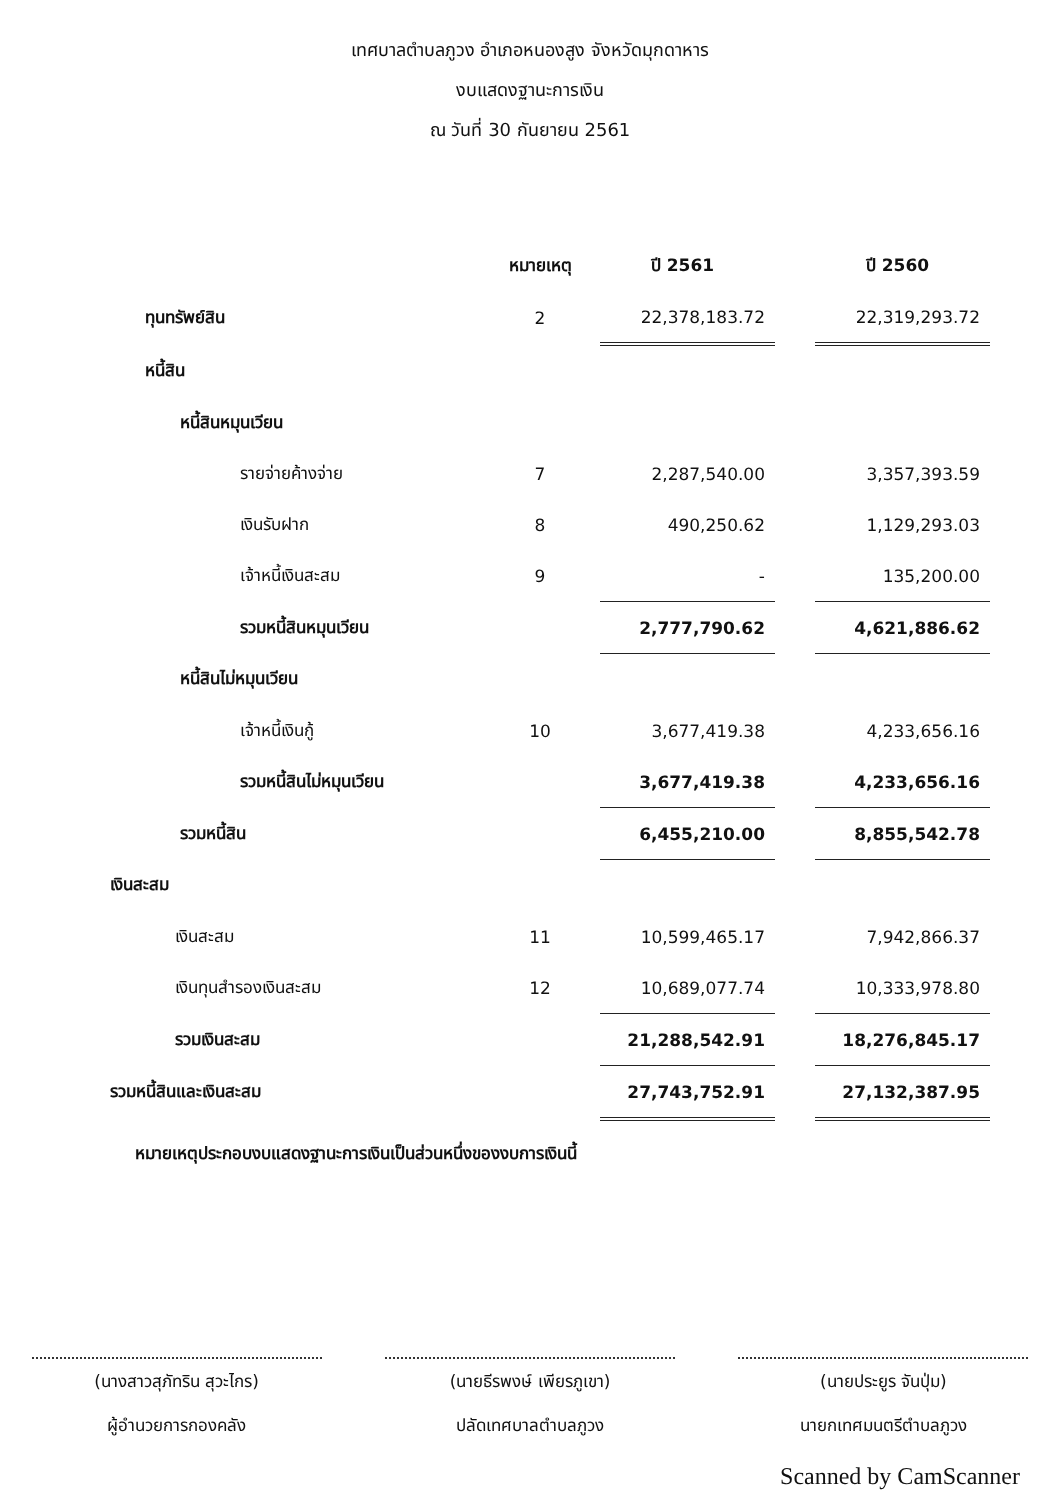เทศบาลตำบลภูวง อำเภอหนองสูง จังหวัดมุกดาหาร
งบแสดงฐานะการเงิน
ณ วันที่ 30 กันยายน 2561
| | หมายเหตุ | ปี 2561 | | ปี 2560 |
| --- | --- | --- | --- | --- |
| ทุนทรัพย์สิน | 2 | 22,378,183.72 | | 22,319,293.72 |
| หนี้สิน | | | | |
| หนี้สินหมุนเวียน | | | | |
| รายจ่ายค้างจ่าย | 7 | 2,287,540.00 | | 3,357,393.59 |
| เงินรับฝาก | 8 | 490,250.62 | | 1,129,293.03 |
| เจ้าหนี้เงินสะสม | 9 | - | | 135,200.00 |
| รวมหนี้สินหมุนเวียน | | 2,777,790.62 | | 4,621,886.62 |
| หนี้สินไม่หมุนเวียน | | | | |
| เจ้าหนี้เงินกู้ | 10 | 3,677,419.38 | | 4,233,656.16 |
| รวมหนี้สินไม่หมุนเวียน | | 3,677,419.38 | | 4,233,656.16 |
| รวมหนี้สิน | | 6,455,210.00 | | 8,855,542.78 |
| เงินสะสม | | | | |
| เงินสะสม | 11 | 10,599,465.17 | | 7,942,866.37 |
| เงินทุนสำรองเงินสะสม | 12 | 10,689,077.74 | | 10,333,978.80 |
| รวมเงินสะสม | | 21,288,542.91 | | 18,276,845.17 |
| รวมหนี้สินและเงินสะสม | | 27,743,752.91 | | 27,132,387.95 |
หมายเหตุประกอบงบแสดงฐานะการเงินเป็นส่วนหนึ่งของงบการเงินนี้
(นางสาวสุภัทริน สุวะไกร)
ผู้อำนวยการกองคลัง
(นายธีรพงษ์ เพียรภูเขา)
ปลัดเทศบาลตำบลภูวง
(นายประยูร จันปุ่ม)
นายกเทศมนตรีตำบลภูวง
Scanned by CamScanner